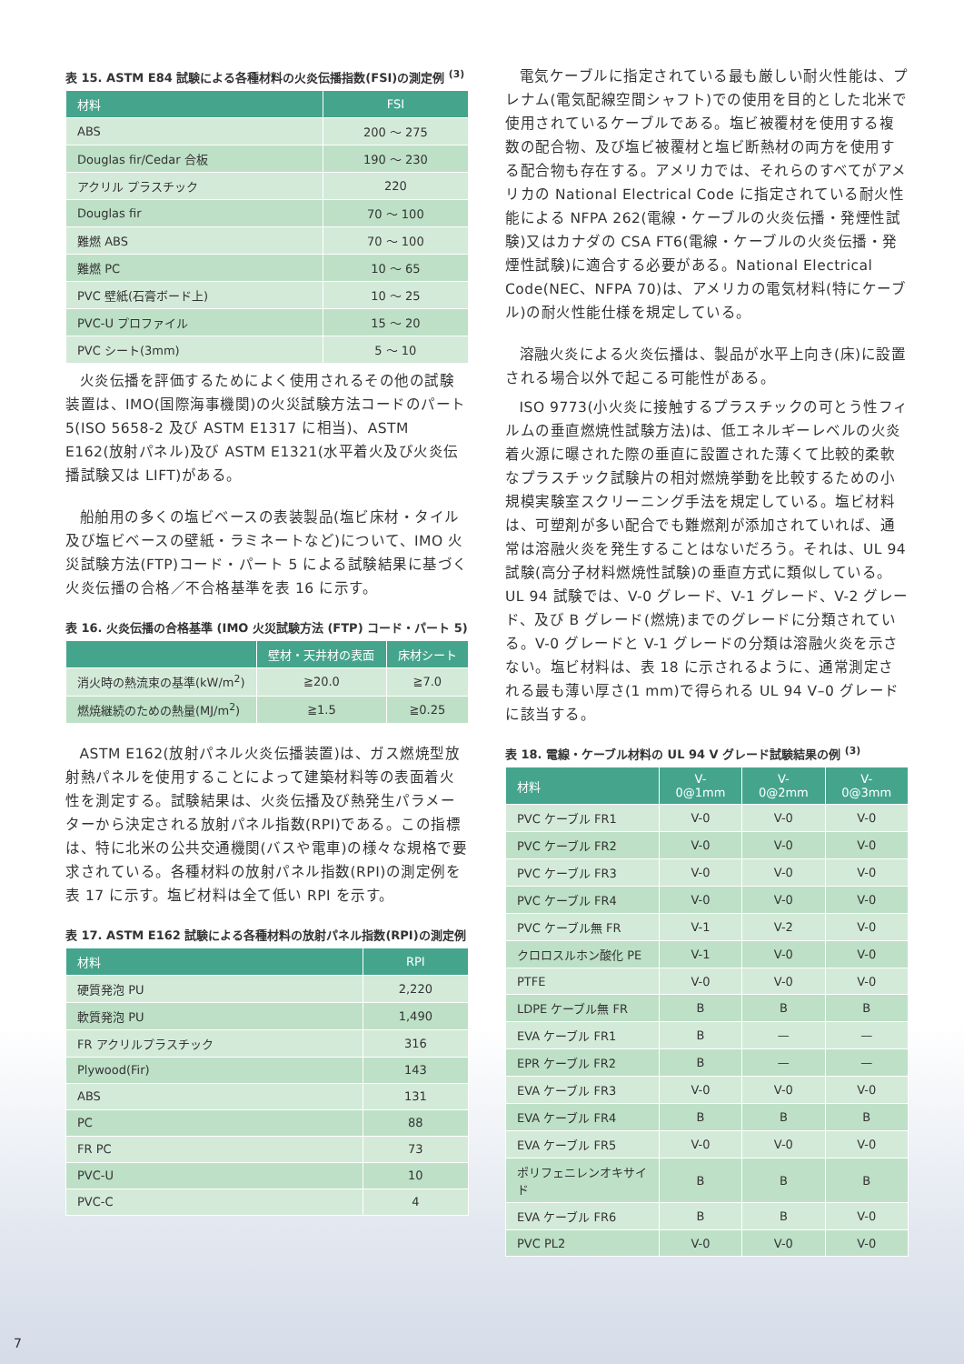表 15. ASTM E84 試験による各種材料の火炎伝播指数(FSI)の測定例 <sup>(3)</sup>
| 材料 | FSI |
| --- | --- |
| ABS | 200 ～ 275 |
| Douglas fir/Cedar 合板 | 190 ～ 230 |
| アクリル プラスチック | 220 |
| Douglas fir | 70 ～ 100 |
| 難燃 ABS | 70 ～ 100 |
| 難燃 PC | 10 ～ 65 |
| PVC 壁紙(石膏ボード上) | 10 ～ 25 |
| PVC-U プロファイル | 15 ～ 20 |
| PVC シート(3mm) | 5 ～ 10 |
火炎伝播を評価するためによく使用されるその他の試験装置は、IMO(国際海事機関)の火災試験方法コードのパート 5(ISO 5658-2 及び ASTM E1317 に相当)、ASTM E162(放射パネル)及び ASTM E1321(水平着火及び火炎伝播試験又は LIFT)がある。
船舶用の多くの塩ビベースの表装製品(塩ビ床材・タイル及び塩ビベースの壁紙・ラミネートなど)について、IMO 火災試験方法(FTP)コード・パート 5 による試験結果に基づく火炎伝播の合格／不合格基準を表 16 に示す。
表 16. 火炎伝播の合格基準 (IMO 火災試験方法 (FTP) コード・パート 5)
| | 壁材・天井材の表面 | 床材シート |
| --- | --- | --- |
| 消火時の熱流束の基準(kW/m<sup>2</sup>) | ≧20.0 | ≧7.0 |
| 燃焼継続のための熱量(MJ/m<sup>2</sup>) | ≧1.5 | ≧0.25 |
ASTM E162(放射パネル火炎伝播装置)は、ガス燃焼型放射熱パネルを使用することによって建築材料等の表面着火性を測定する。試験結果は、火炎伝播及び熱発生パラメーターから決定される放射パネル指数(RPI)である。この指標は、特に北米の公共交通機関(バスや電車)の様々な規格で要求されている。各種材料の放射パネル指数(RPI)の測定例を表 17 に示す。塩ビ材料は全て低い RPI を示す。
表 17. ASTM E162 試験による各種材料の放射パネル指数(RPI)の測定例
| 材料 | RPI |
| --- | --- |
| 硬質発泡 PU | 2,220 |
| 軟質発泡 PU | 1,490 |
| FR アクリルプラスチック | 316 |
| Plywood(Fir) | 143 |
| ABS | 131 |
| PC | 88 |
| FR PC | 73 |
| PVC-U | 10 |
| PVC-C | 4 |
電気ケーブルに指定されている最も厳しい耐火性能は、プレナム(電気配線空間シャフト)での使用を目的とした北米で使用されているケーブルである。塩ビ被覆材を使用する複数の配合物、及び塩ビ被覆材と塩ビ断熱材の両方を使用する配合物も存在する。アメリカでは、それらのすべてがアメリカの National Electrical Code に指定されている耐火性能による NFPA 262(電線・ケーブルの火炎伝播・発煙性試験)又はカナダの CSA FT6(電線・ケーブルの火炎伝播・発煙性試験)に適合する必要がある。National Electrical Code(NEC、NFPA 70)は、アメリカの電気材料(特にケーブル)の耐火性能仕様を規定している。
溶融火炎による火炎伝播は、製品が水平上向き(床)に設置される場合以外で起こる可能性がある。
ISO 9773(小火炎に接触するプラスチックの可とう性フィルムの垂直燃焼性試験方法)は、低エネルギーレベルの火炎着火源に曝された際の垂直に設置された薄くて比較的柔軟なプラスチック試験片の相対燃焼挙動を比較するための小規模実験室スクリーニング手法を規定している。塩ビ材料は、可塑剤が多い配合でも難燃剤が添加されていれば、通常は溶融火炎を発生することはないだろう。それは、UL 94 試験(高分子材料燃焼性試験)の垂直方式に類似している。UL 94 試験では、V-0 グレード、V-1 グレード、V-2 グレード、及び B グレード(燃焼)までのグレードに分類されている。V-0 グレードと V-1 グレードの分類は溶融火炎を示さない。塩ビ材料は、表 18 に示されるように、通常測定される最も薄い厚さ(1 mm)で得られる UL 94 V–0 グレードに該当する。
表 18. 電線・ケーブル材料の UL 94 V グレード試験結果の例 <sup>(3)</sup>
| 材料 | V-0@1mm | V-0@2mm | V-0@3mm |
| --- | --- | --- | --- |
| PVC ケーブル FR1 | V-0 | V-0 | V-0 |
| PVC ケーブル FR2 | V-0 | V-0 | V-0 |
| PVC ケーブル FR3 | V-0 | V-0 | V-0 |
| PVC ケーブル FR4 | V-0 | V-0 | V-0 |
| PVC ケーブル無 FR | V-1 | V-2 | V-0 |
| クロロスルホン酸化 PE | V-1 | V-0 | V-0 |
| PTFE | V-0 | V-0 | V-0 |
| LDPE ケーブル無 FR | B | B | B |
| EVA ケーブル FR1 | B | — | — |
| EPR ケーブル FR2 | B | — | — |
| EVA ケーブル FR3 | V-0 | V-0 | V-0 |
| EVA ケーブル FR4 | B | B | B |
| EVA ケーブル FR5 | V-0 | V-0 | V-0 |
| ポリフェニレンオキサイド | B | B | B |
| EVA ケーブル FR6 | B | B | V-0 |
| PVC PL2 | V-0 | V-0 | V-0 |
7